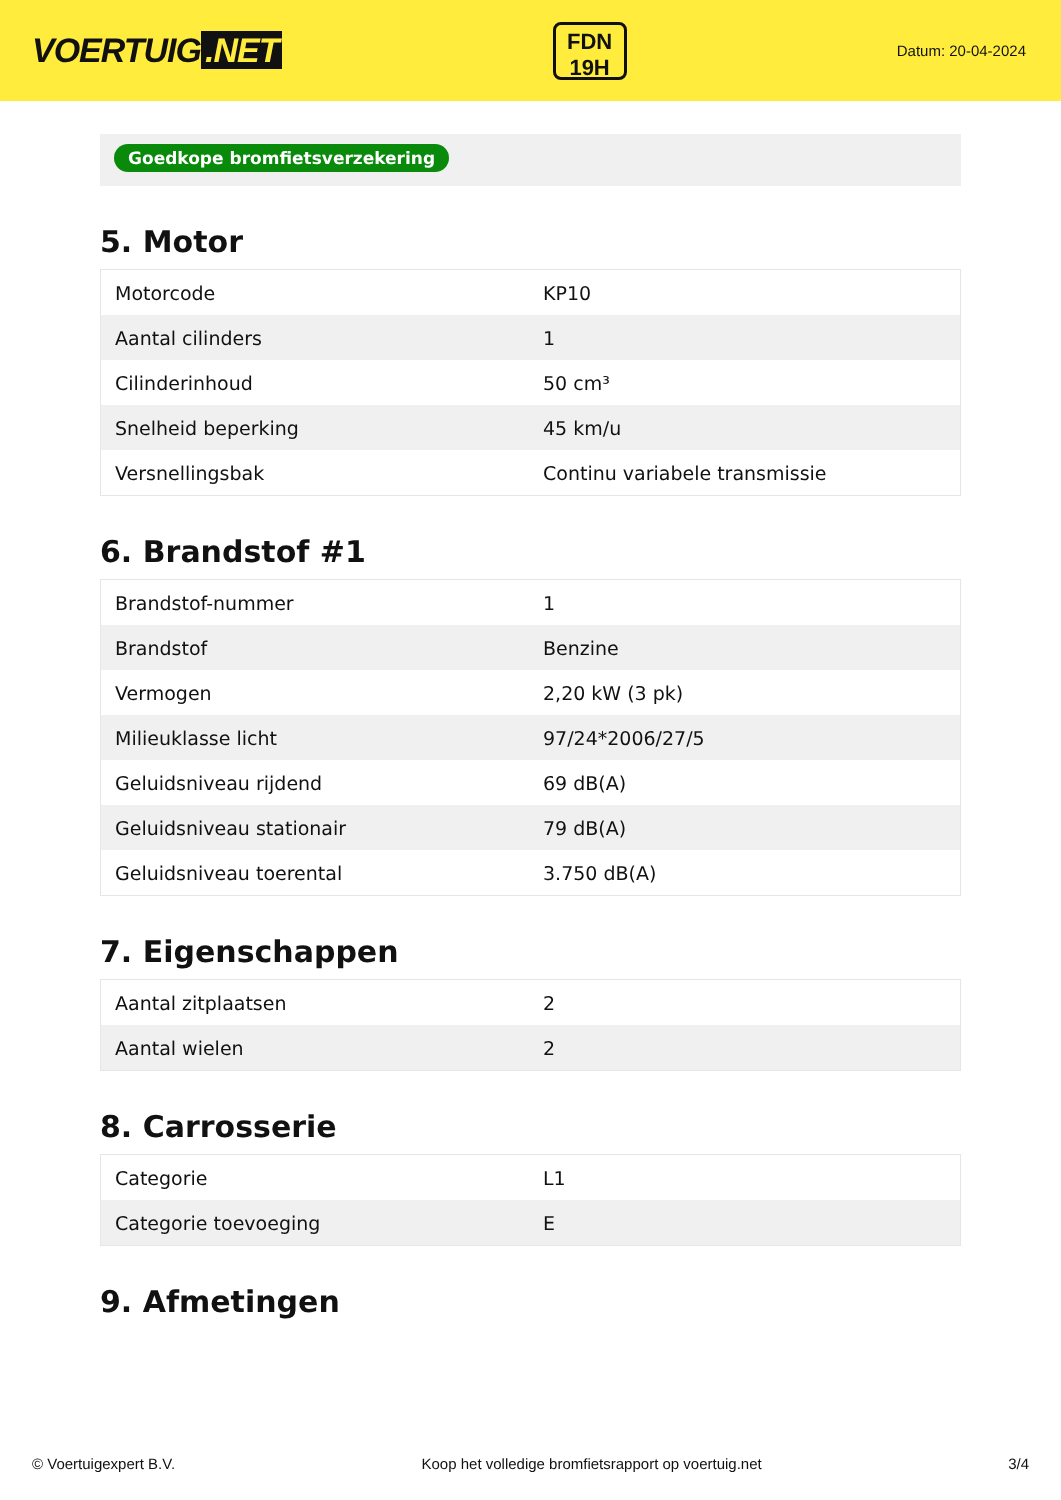VOERTUIG.NET
FDN
19H
Datum: 20-04-2024
Goedkope bromfietsverzekering
5. Motor
| Motorcode | KP10 |
| Aantal cilinders | 1 |
| Cilinderinhoud | 50 cm³ |
| Snelheid beperking | 45 km/u |
| Versnellingsbak | Continu variabele transmissie |
6. Brandstof #1
| Brandstof-nummer | 1 |
| Brandstof | Benzine |
| Vermogen | 2,20 kW (3 pk) |
| Milieuklasse licht | 97/24*2006/27/5 |
| Geluidsniveau rijdend | 69 dB(A) |
| Geluidsniveau stationair | 79 dB(A) |
| Geluidsniveau toerental | 3.750 dB(A) |
7. Eigenschappen
| Aantal zitplaatsen | 2 |
| Aantal wielen | 2 |
8. Carrosserie
| Categorie | L1 |
| Categorie toevoeging | E |
9. Afmetingen
© Voertuigexpert B.V. Koop het volledige bromfietsrapport op voertuig.net 3/4